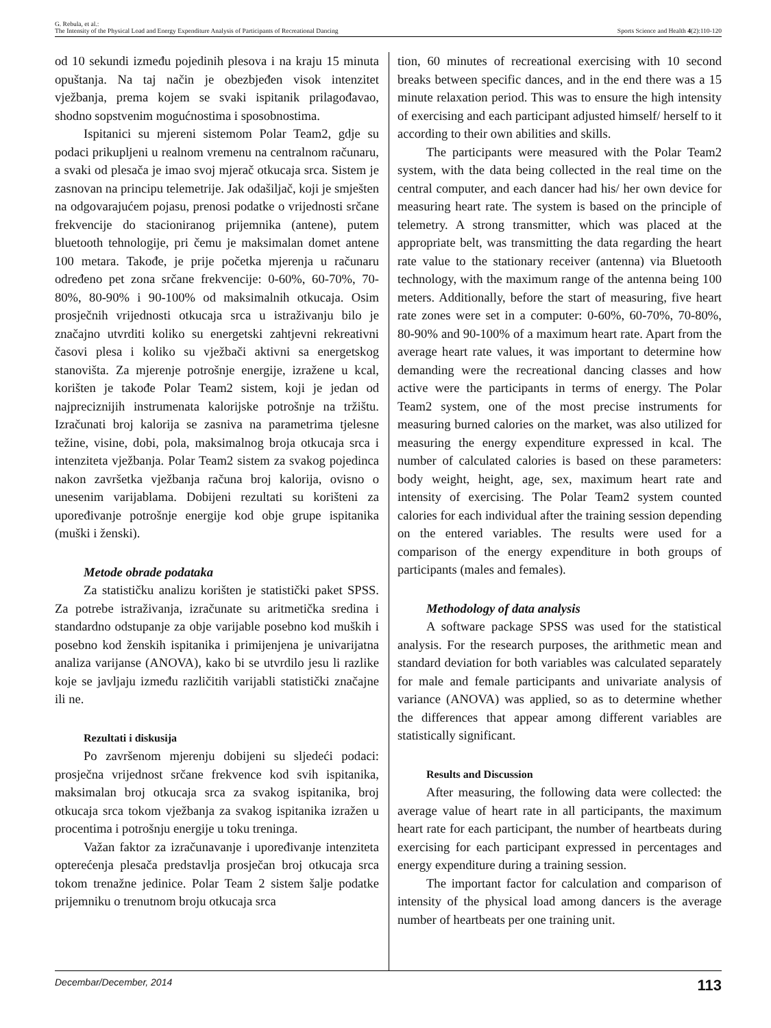G. Rebula, et al.:
The Intensity of the Physical Load and Energy Expenditure Analysis of Participants of Recreational Dancing
Sports Science and Health 4(2):110-120
od 10 sekundi između pojedinih plesova i na kraju 15 minuta opuštanja. Na taj način je obezbjeđen visok intenzitet vježbanja, prema kojem se svaki ispitanik prilagođavao, shodno sopstvenim mogućnostima i sposobnostima.
Ispitanici su mjereni sistemom Polar Team2, gdje su podaci prikupljeni u realnom vremenu na centralnom računaru, a svaki od plesača je imao svoj mjerač otkucaja srca. Sistem je zasnovan na principu telemetrije. Jak odašiljač, koji je smješten na odgovarajućem pojasu, prenosi podatke o vrijednosti srčane frekvencije do stacioniranog prijemnika (antene), putem bluetooth tehnologije, pri čemu je maksimalan domet antene 100 metara. Takođe, je prije početka mjerenja u računaru određeno pet zona srčane frekvencije: 0-60%, 60-70%, 70-80%, 80-90% i 90-100% od maksimalnih otkucaja. Osim prosječnih vrijednosti otkucaja srca u istraživanju bilo je značajno utvrditi koliko su energetski zahtjevni rekreativni časovi plesa i koliko su vježbači aktivni sa energetskog stanovišta. Za mjerenje potrošnje energije, izražene u kcal, korišten je takođe Polar Team2 sistem, koji je jedan od najpreciznijih instrumenata kalorijske potrošnje na tržištu. Izračunati broj kalorija se zasniva na parametrima tjelesne težine, visine, dobi, pola, maksimalnog broja otkucaja srca i intenziteta vježbanja. Polar Team2 sistem za svakog pojedinca nakon završetka vježbanja računa broj kalorija, ovisno o unesenim varijablama. Dobijeni rezultati su korišteni za upoređivanje potrošnje energije kod obje grupe ispitanika (muški i ženski).
Metode obrade podataka
Za statističku analizu korišten je statistički paket SPSS. Za potrebe istraživanja, izračunate su aritmetička sredina i standardno odstupanje za obje varijable posebno kod muških i posebno kod ženskih ispitanika i primijenjena je univarijatna analiza varijanse (ANOVA), kako bi se utvrdilo jesu li razlike koje se javljaju između različitih varijabli statistički značajne ili ne.
Rezultati i diskusija
Po završenom mjerenju dobijeni su sljedeći podaci: prosječna vrijednost srčane frekvence kod svih ispitanika, maksimalan broj otkucaja srca za svakog ispitanika, broj otkucaja srca tokom vježbanja za svakog ispitanika izražen u procentima i potrošnju energije u toku treninga.
Važan faktor za izračunavanje i upoređivanje intenziteta opterećenja plesača predstavlja prosječan broj otkucaja srca tokom trenažne jedinice. Polar Team 2 sistem šalje podatke prijemniku o trenutnom broju otkucaja srca
tion, 60 minutes of recreational exercising with 10 second breaks between specific dances, and in the end there was a 15 minute relaxation period. This was to ensure the high intensity of exercising and each participant adjusted himself/ herself to it according to their own abilities and skills.
The participants were measured with the Polar Team2 system, with the data being collected in the real time on the central computer, and each dancer had his/ her own device for measuring heart rate. The system is based on the principle of telemetry. A strong transmitter, which was placed at the appropriate belt, was transmitting the data regarding the heart rate value to the stationary receiver (antenna) via Bluetooth technology, with the maximum range of the antenna being 100 meters. Additionally, before the start of measuring, five heart rate zones were set in a computer: 0-60%, 60-70%, 70-80%, 80-90% and 90-100% of a maximum heart rate. Apart from the average heart rate values, it was important to determine how demanding were the recreational dancing classes and how active were the participants in terms of energy. The Polar Team2 system, one of the most precise instruments for measuring burned calories on the market, was also utilized for measuring the energy expenditure expressed in kcal. The number of calculated calories is based on these parameters: body weight, height, age, sex, maximum heart rate and intensity of exercising. The Polar Team2 system counted calories for each individual after the training session depending on the entered variables. The results were used for a comparison of the energy expenditure in both groups of participants (males and females).
Methodology of data analysis
A software package SPSS was used for the statistical analysis. For the research purposes, the arithmetic mean and standard deviation for both variables was calculated separately for male and female participants and univariate analysis of variance (ANOVA) was applied, so as to determine whether the differences that appear among different variables are statistically significant.
Results and Discussion
After measuring, the following data were collected: the average value of heart rate in all participants, the maximum heart rate for each participant, the number of heartbeats during exercising for each participant expressed in percentages and energy expenditure during a training session.
The important factor for calculation and comparison of intensity of the physical load among dancers is the average number of heartbeats per one training unit.
Decembar/December, 2014 113